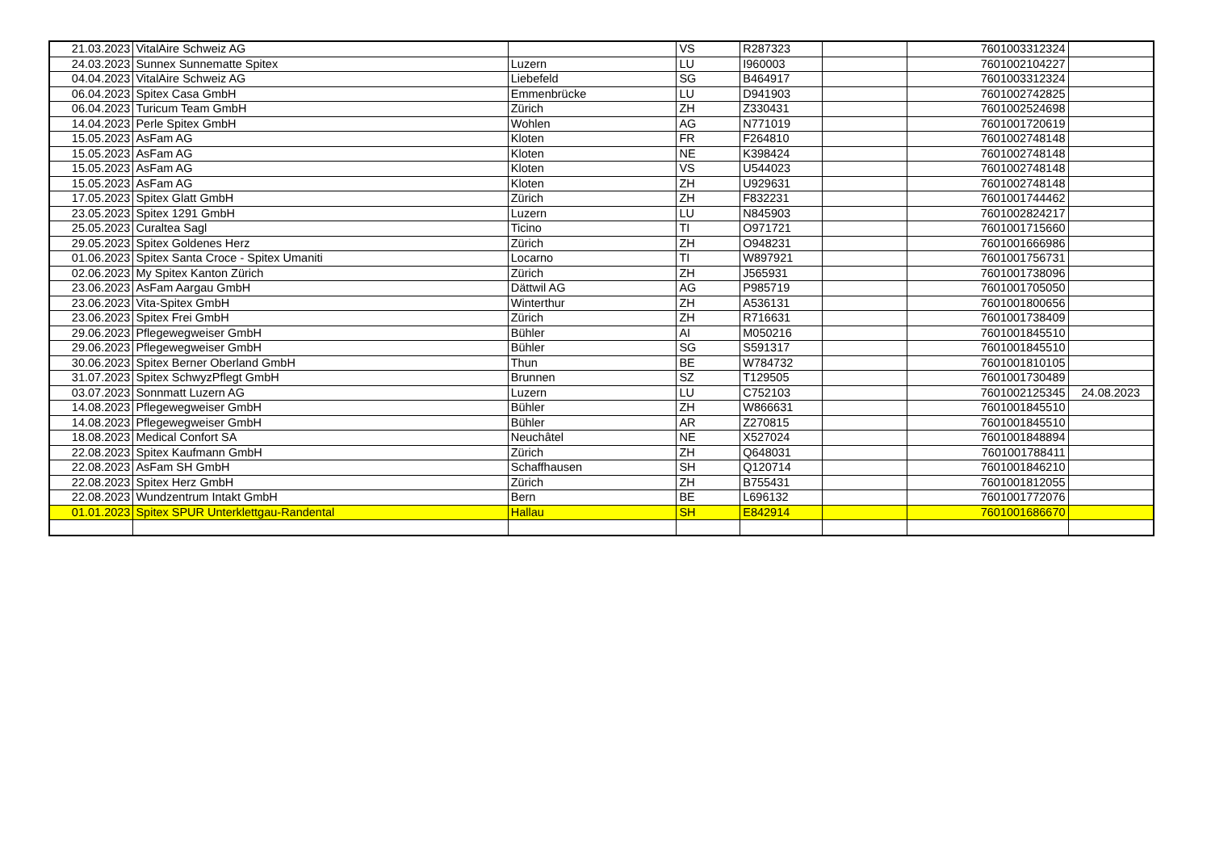| 21.03.2023 | VitalAire Schweiz AG | | VS | R287323 | | 7601003312324 | |
| 24.03.2023 | Sunnex Sunnematte Spitex | Luzern | LU | I960003 | | 7601002104227 | |
| 04.04.2023 | VitalAire Schweiz AG | Liebefeld | SG | B464917 | | 7601003312324 | |
| 06.04.2023 | Spitex Casa GmbH | Emmenbrücke | LU | D941903 | | 7601002742825 | |
| 06.04.2023 | Turicum Team GmbH | Zürich | ZH | Z330431 | | 7601002524698 | |
| 14.04.2023 | Perle Spitex GmbH | Wohlen | AG | N771019 | | 7601001720619 | |
| 15.05.2023 | AsFam AG | Kloten | FR | F264810 | | 7601002748148 | |
| 15.05.2023 | AsFam AG | Kloten | NE | K398424 | | 7601002748148 | |
| 15.05.2023 | AsFam AG | Kloten | VS | U544023 | | 7601002748148 | |
| 15.05.2023 | AsFam AG | Kloten | ZH | U929631 | | 7601002748148 | |
| 17.05.2023 | Spitex Glatt GmbH | Zürich | ZH | F832231 | | 7601001744462 | |
| 23.05.2023 | Spitex 1291 GmbH | Luzern | LU | N845903 | | 7601002824217 | |
| 25.05.2023 | Curaltea Sagl | Ticino | TI | O971721 | | 7601001715660 | |
| 29.05.2023 | Spitex Goldenes Herz | Zürich | ZH | O948231 | | 7601001666986 | |
| 01.06.2023 | Spitex Santa Croce - Spitex Umaniti | Locarno | TI | W897921 | | 7601001756731 | |
| 02.06.2023 | My Spitex Kanton Zürich | Zürich | ZH | J565931 | | 7601001738096 | |
| 23.06.2023 | AsFam Aargau GmbH | Dättwil AG | AG | P985719 | | 7601001705050 | |
| 23.06.2023 | Vita-Spitex GmbH | Winterthur | ZH | A536131 | | 7601001800656 | |
| 23.06.2023 | Spitex Frei GmbH | Zürich | ZH | R716631 | | 7601001738409 | |
| 29.06.2023 | Pflegewegweiser GmbH | Bühler | AI | M050216 | | 7601001845510 | |
| 29.06.2023 | Pflegewegweiser GmbH | Bühler | SG | S591317 | | 7601001845510 | |
| 30.06.2023 | Spitex Berner Oberland GmbH | Thun | BE | W784732 | | 7601001810105 | |
| 31.07.2023 | Spitex SchwyzPflegt GmbH | Brunnen | SZ | T129505 | | 7601001730489 | |
| 03.07.2023 | Sonnmatt Luzern AG | Luzern | LU | C752103 | | 7601002125345 | 24.08.2023 |
| 14.08.2023 | Pflegewegweiser GmbH | Bühler | ZH | W866631 | | 7601001845510 | |
| 14.08.2023 | Pflegewegweiser GmbH | Bühler | AR | Z270815 | | 7601001845510 | |
| 18.08.2023 | Medical Confort SA | Neuchâtel | NE | X527024 | | 7601001848894 | |
| 22.08.2023 | Spitex Kaufmann GmbH | Zürich | ZH | Q648031 | | 7601001788411 | |
| 22.08.2023 | AsFam SH GmbH | Schaffhausen | SH | Q120714 | | 7601001846210 | |
| 22.08.2023 | Spitex Herz GmbH | Zürich | ZH | B755431 | | 7601001812055 | |
| 22.08.2023 | Wundzentrum Intakt GmbH | Bern | BE | L696132 | | 7601001772076 | |
| 01.01.2023 | Spitex SPUR Unterklettgau-Randental | Hallau | SH | E842914 | | 7601001686670 | |